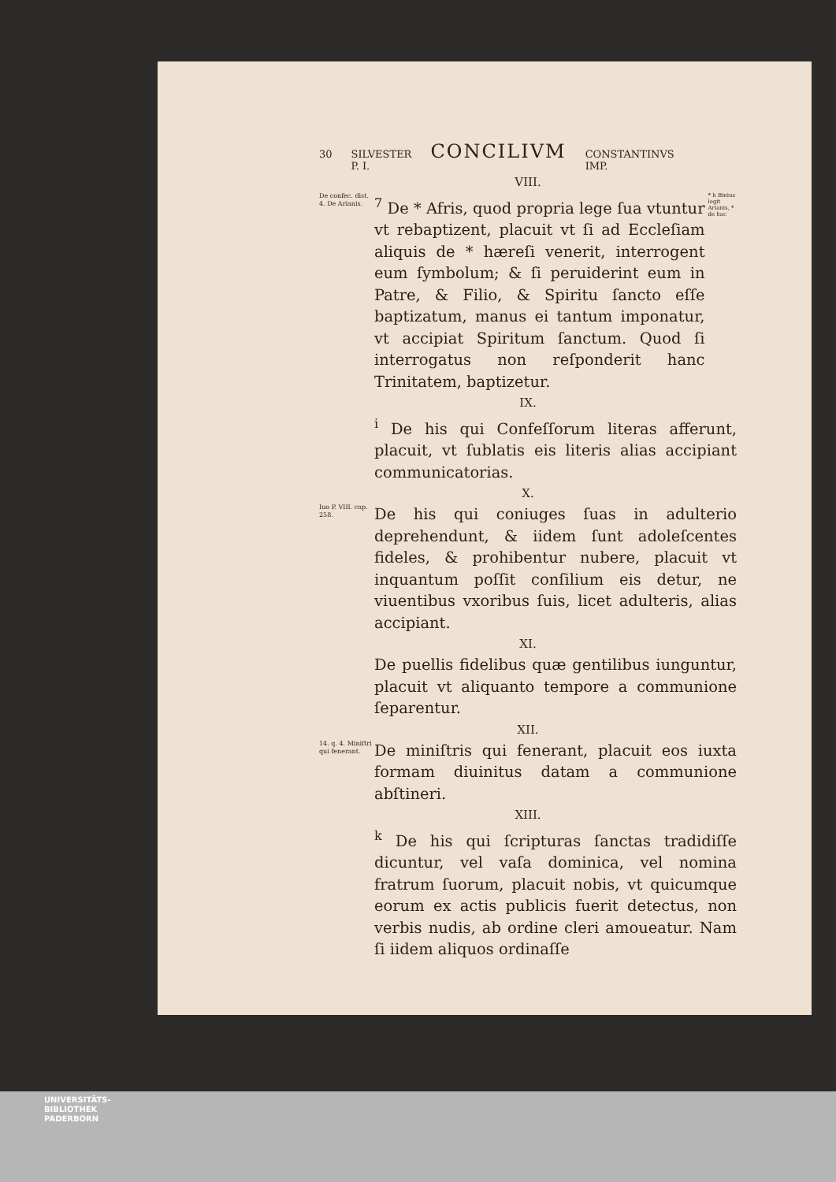30 SILVESTER
P. I. CONCILIVM CONSTANTINVS
IMP.
VIII.
De confec. dist. 4. De Arianis.
<sup>7</sup> De * Afris, quod propria lege ſua vtuntur vt rebaptizent, placuit vt ſi ad Eccleſiam aliquis de * hæreſi venerit, interrogent eum ſymbolum; & ſi peruiderint eum in Patre, & Filio, & Spiritu ſancto eſſe baptizatum, manus ei tantum imponatur, vt accipiat Spiritum ſanctum. Quod ſi interrogatus non reſponderit hanc Trinitatem, baptizetur.
* h Binius legit Arianis, * de hac
IX.
<sup>i</sup> De his qui Confeſſorum literas afferunt, placuit, vt ſublatis eis literis alias accipiant communicatorias.
X.
Iuo P. VIII. cap. 258.
De his qui coniuges ſuas in adulterio deprehendunt, & iidem ſunt adoleſcentes fideles, & prohibentur nubere, placuit vt inquantum poſſit conſilium eis detur, ne viuentibus vxoribus ſuis, licet adulteris, alias accipiant.
XI.
De puellis fidelibus quæ gentilibus iunguntur, placuit vt aliquanto tempore a communione ſeparentur.
XII.
14. q. 4. Miniſtri qui fenerant.
De miniſtris qui fenerant, placuit eos iuxta formam diuinitus datam a communione abſtineri.
XIII.
<sup>k</sup> De his qui ſcripturas ſanctas tradidiſſe dicuntur, vel vaſa dominica, vel nomina fratrum ſuorum, placuit nobis, vt quicumque eorum ex actis publicis fuerit detectus, non verbis nudis, ab ordine cleri amoueatur. Nam ſi iidem aliquos ordinaſſe
UNIVERSITÄTS-
BIBLIOTHEK
PADERBORN